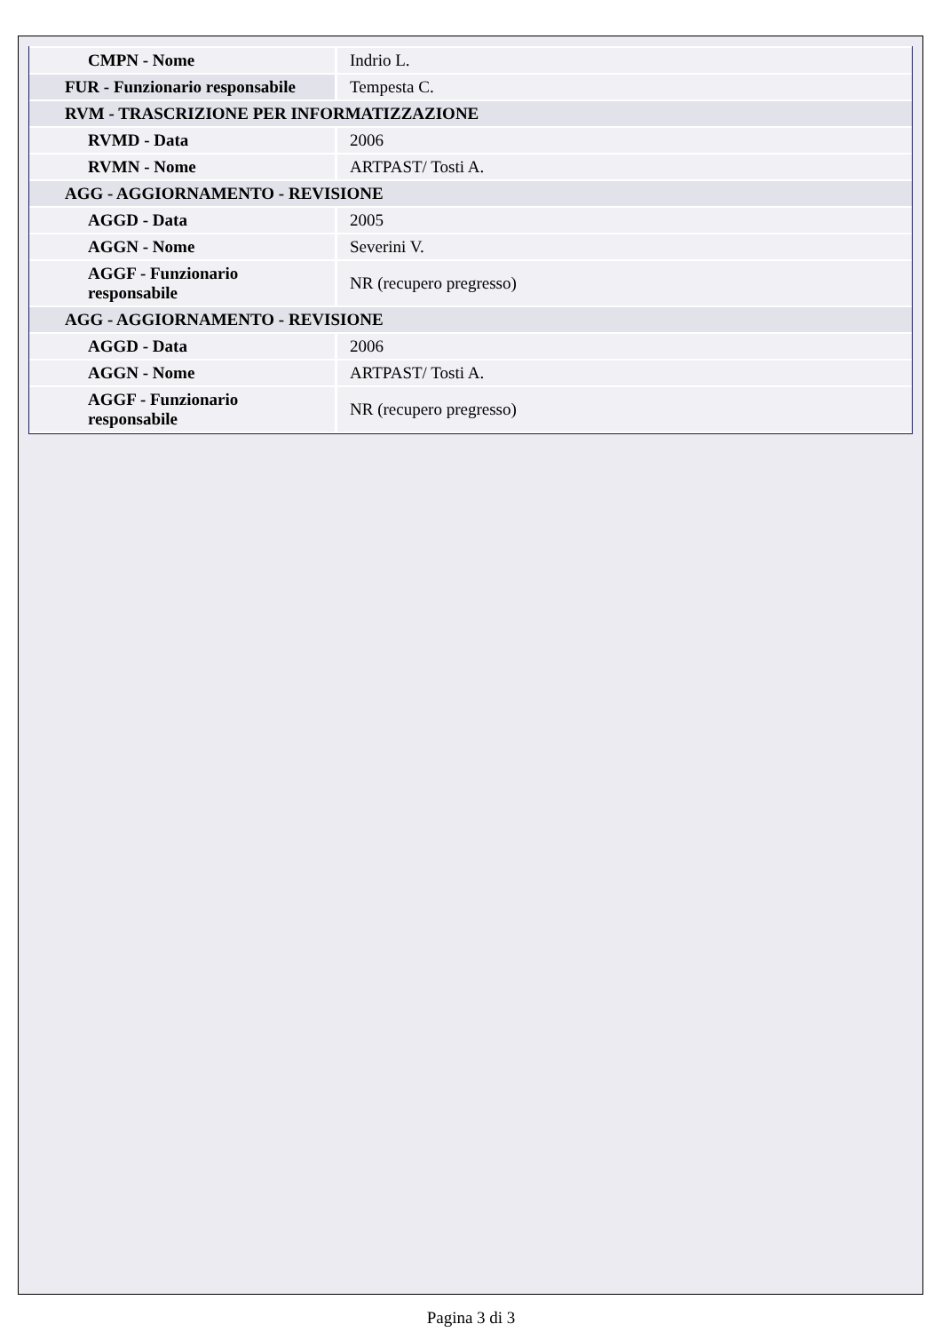| CMPN - Nome | Indrio L. |
| FUR - Funzionario responsabile | Tempesta C. |
| RVM - TRASCRIZIONE PER INFORMATIZZAZIONE | |
| RVMD - Data | 2006 |
| RVMN - Nome | ARTPAST/ Tosti A. |
| AGG - AGGIORNAMENTO - REVISIONE | |
| AGGD - Data | 2005 |
| AGGN - Nome | Severini V. |
| AGGF - Funzionario responsabile | NR (recupero pregresso) |
| AGG - AGGIORNAMENTO - REVISIONE | |
| AGGD - Data | 2006 |
| AGGN - Nome | ARTPAST/ Tosti A. |
| AGGF - Funzionario responsabile | NR (recupero pregresso) |
Pagina 3 di 3